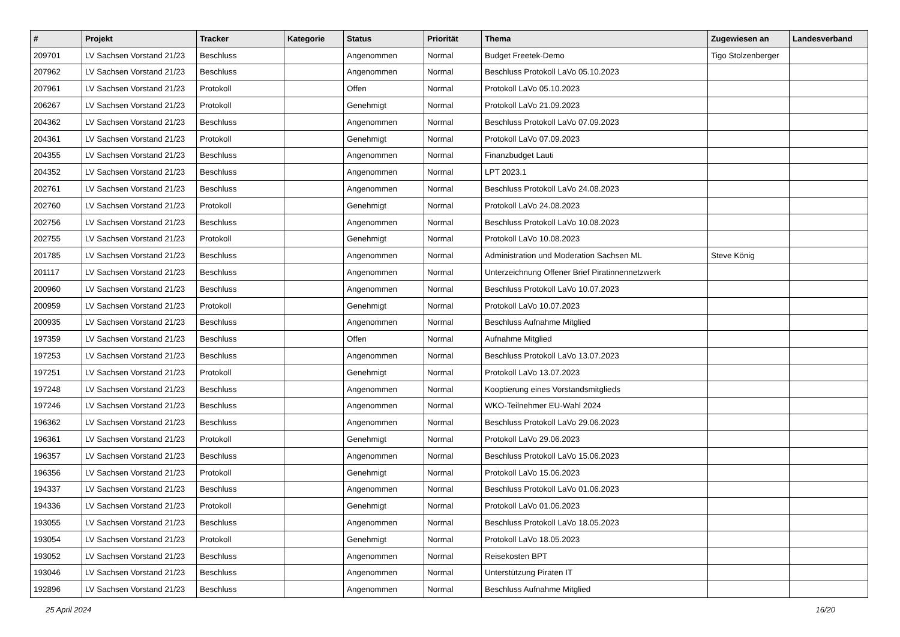| # | Projekt | Tracker | Kategorie | Status | Priorität | Thema | Zugewiesen an | Landesverband |
| --- | --- | --- | --- | --- | --- | --- | --- | --- |
| 209701 | LV Sachsen Vorstand 21/23 | Beschluss | | Angenommen | Normal | Budget Freetek-Demo | Tigo Stolzenberger | |
| 207962 | LV Sachsen Vorstand 21/23 | Beschluss | | Angenommen | Normal | Beschluss Protokoll LaVo 05.10.2023 | | |
| 207961 | LV Sachsen Vorstand 21/23 | Protokoll | | Offen | Normal | Protokoll LaVo 05.10.2023 | | |
| 206267 | LV Sachsen Vorstand 21/23 | Protokoll | | Genehmigt | Normal | Protokoll LaVo 21.09.2023 | | |
| 204362 | LV Sachsen Vorstand 21/23 | Beschluss | | Angenommen | Normal | Beschluss Protokoll LaVo 07.09.2023 | | |
| 204361 | LV Sachsen Vorstand 21/23 | Protokoll | | Genehmigt | Normal | Protokoll LaVo 07.09.2023 | | |
| 204355 | LV Sachsen Vorstand 21/23 | Beschluss | | Angenommen | Normal | Finanzbudget Lauti | | |
| 204352 | LV Sachsen Vorstand 21/23 | Beschluss | | Angenommen | Normal | LPT 2023.1 | | |
| 202761 | LV Sachsen Vorstand 21/23 | Beschluss | | Angenommen | Normal | Beschluss Protokoll LaVo 24.08.2023 | | |
| 202760 | LV Sachsen Vorstand 21/23 | Protokoll | | Genehmigt | Normal | Protokoll LaVo 24.08.2023 | | |
| 202756 | LV Sachsen Vorstand 21/23 | Beschluss | | Angenommen | Normal | Beschluss Protokoll LaVo 10.08.2023 | | |
| 202755 | LV Sachsen Vorstand 21/23 | Protokoll | | Genehmigt | Normal | Protokoll LaVo 10.08.2023 | | |
| 201785 | LV Sachsen Vorstand 21/23 | Beschluss | | Angenommen | Normal | Administration und Moderation Sachsen ML | Steve König | |
| 201117 | LV Sachsen Vorstand 21/23 | Beschluss | | Angenommen | Normal | Unterzeichnung Offener Brief Piratinnennetzwerk | | |
| 200960 | LV Sachsen Vorstand 21/23 | Beschluss | | Angenommen | Normal | Beschluss Protokoll LaVo 10.07.2023 | | |
| 200959 | LV Sachsen Vorstand 21/23 | Protokoll | | Genehmigt | Normal | Protokoll LaVo 10.07.2023 | | |
| 200935 | LV Sachsen Vorstand 21/23 | Beschluss | | Angenommen | Normal | Beschluss Aufnahme Mitglied | | |
| 197359 | LV Sachsen Vorstand 21/23 | Beschluss | | Offen | Normal | Aufnahme Mitglied | | |
| 197253 | LV Sachsen Vorstand 21/23 | Beschluss | | Angenommen | Normal | Beschluss Protokoll LaVo 13.07.2023 | | |
| 197251 | LV Sachsen Vorstand 21/23 | Protokoll | | Genehmigt | Normal | Protokoll LaVo 13.07.2023 | | |
| 197248 | LV Sachsen Vorstand 21/23 | Beschluss | | Angenommen | Normal | Kooptierung eines Vorstandsmitglieds | | |
| 197246 | LV Sachsen Vorstand 21/23 | Beschluss | | Angenommen | Normal | WKO-Teilnehmer EU-Wahl 2024 | | |
| 196362 | LV Sachsen Vorstand 21/23 | Beschluss | | Angenommen | Normal | Beschluss Protokoll LaVo 29.06.2023 | | |
| 196361 | LV Sachsen Vorstand 21/23 | Protokoll | | Genehmigt | Normal | Protokoll LaVo 29.06.2023 | | |
| 196357 | LV Sachsen Vorstand 21/23 | Beschluss | | Angenommen | Normal | Beschluss Protokoll LaVo 15.06.2023 | | |
| 196356 | LV Sachsen Vorstand 21/23 | Protokoll | | Genehmigt | Normal | Protokoll LaVo 15.06.2023 | | |
| 194337 | LV Sachsen Vorstand 21/23 | Beschluss | | Angenommen | Normal | Beschluss Protokoll LaVo 01.06.2023 | | |
| 194336 | LV Sachsen Vorstand 21/23 | Protokoll | | Genehmigt | Normal | Protokoll LaVo 01.06.2023 | | |
| 193055 | LV Sachsen Vorstand 21/23 | Beschluss | | Angenommen | Normal | Beschluss Protokoll LaVo 18.05.2023 | | |
| 193054 | LV Sachsen Vorstand 21/23 | Protokoll | | Genehmigt | Normal | Protokoll LaVo 18.05.2023 | | |
| 193052 | LV Sachsen Vorstand 21/23 | Beschluss | | Angenommen | Normal | Reisekosten BPT | | |
| 193046 | LV Sachsen Vorstand 21/23 | Beschluss | | Angenommen | Normal | Unterstützung Piraten IT | | |
| 192896 | LV Sachsen Vorstand 21/23 | Beschluss | | Angenommen | Normal | Beschluss Aufnahme Mitglied | | |
25 April 2024 16/20